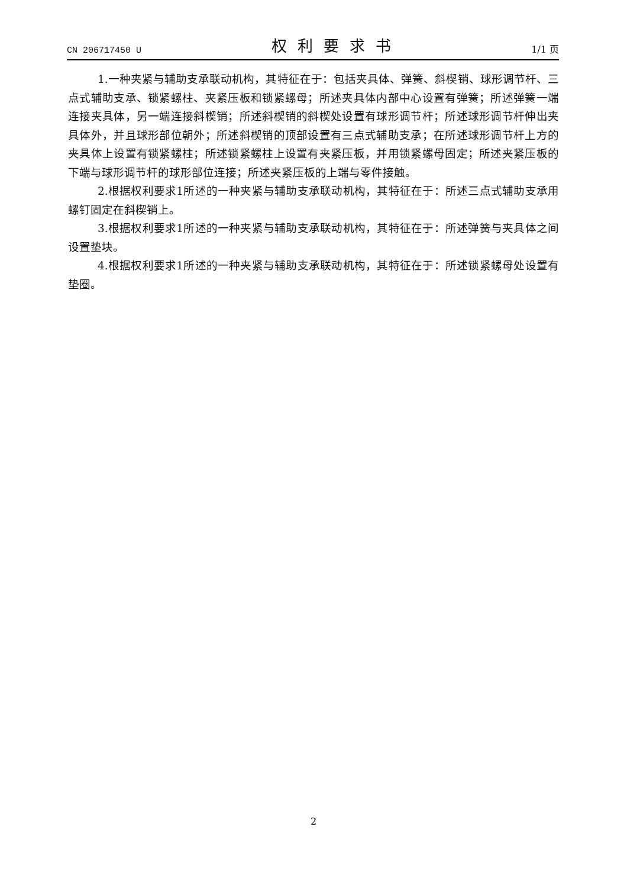CN 206717450 U 权利要求书 1/1 页
1.一种夹紧与辅助支承联动机构，其特征在于：包括夹具体、弹簧、斜楔销、球形调节杆、三点式辅助支承、锁紧螺柱、夹紧压板和锁紧螺母；所述夹具体内部中心设置有弹簧；所述弹簧一端连接夹具体，另一端连接斜楔销；所述斜楔销的斜楔处设置有球形调节杆；所述球形调节杆伸出夹具体外，并且球形部位朝外；所述斜楔销的顶部设置有三点式辅助支承；在所述球形调节杆上方的夹具体上设置有锁紧螺柱；所述锁紧螺柱上设置有夹紧压板，并用锁紧螺母固定；所述夹紧压板的下端与球形调节杆的球形部位连接；所述夹紧压板的上端与零件接触。
2.根据权利要求1所述的一种夹紧与辅助支承联动机构，其特征在于：所述三点式辅助支承用螺钉固定在斜楔销上。
3.根据权利要求1所述的一种夹紧与辅助支承联动机构，其特征在于：所述弹簧与夹具体之间设置垫块。
4.根据权利要求1所述的一种夹紧与辅助支承联动机构，其特征在于：所述锁紧螺母处设置有垫圈。
2